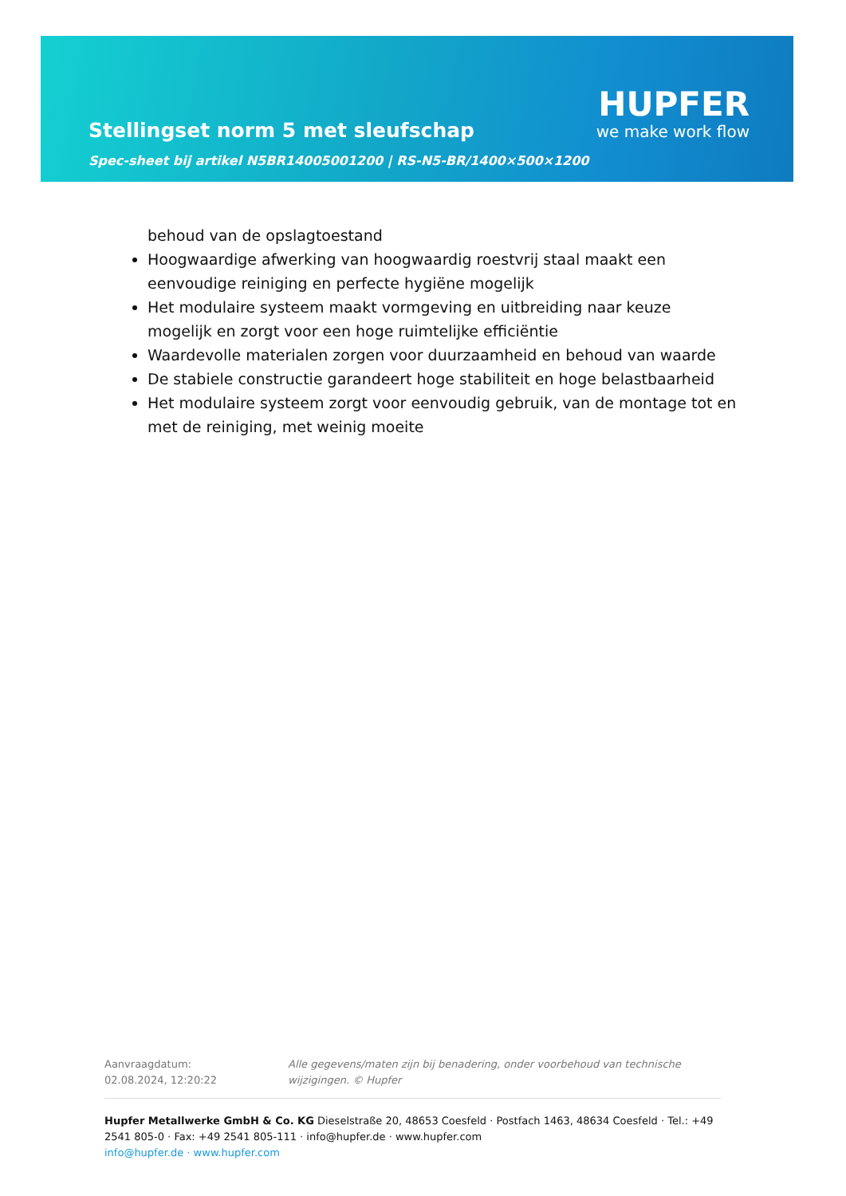Stellingset norm 5 met sleufschap
HUPFER
we make work flow
Spec-sheet bij artikel N5BR14005001200 | RS-N5-BR/1400×500×1200
behoud van de opslagtoestand
Hoogwaardige afwerking van hoogwaardig roestvrij staal maakt een eenvoudige reiniging en perfecte hygiëne mogelijk
Het modulaire systeem maakt vormgeving en uitbreiding naar keuze mogelijk en zorgt voor een hoge ruimtelijke efficiëntie
Waardevolle materialen zorgen voor duurzaamheid en behoud van waarde
De stabiele constructie garandeert hoge stabiliteit en hoge belastbaarheid
Het modulaire systeem zorgt voor eenvoudig gebruik, van de montage tot en met de reiniging, met weinig moeite
Aanvraagdatum: 02.08.2024, 12:20:22
Alle gegevens/maten zijn bij benadering, onder voorbehoud van technische wijzigingen. © Hupfer
Hupfer Metallwerke GmbH & Co. KG Dieselstraße 20, 48653 Coesfeld · Postfach 1463, 48634 Coesfeld · Tel.: +49 2541 805-0 · Fax: +49 2541 805-111 · info@hupfer.de · www.hupfer.com
info@hupfer.de · www.hupfer.com